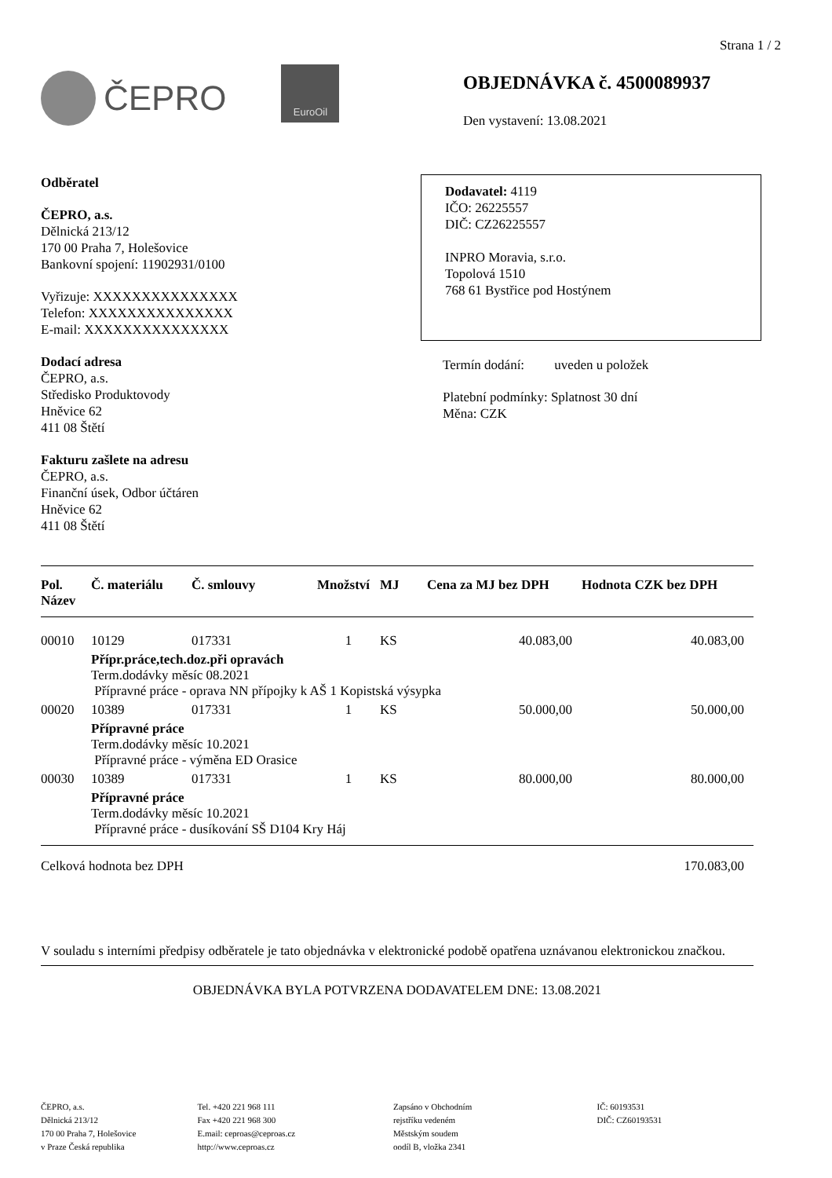Strana 1 / 2
ČEPRO
EuroOil
OBJEDNÁVKA č. 4500089937
Den vystavení: 13.08.2021
Odběratel
ČEPRO, a.s.
Dělnická 213/12
170 00 Praha 7, Holešovice
Bankovní spojení: 11902931/0100
Vyřizuje: XXXXXXXXXXXXXXX
Telefon: XXXXXXXXXXXXXXX
E-mail: XXXXXXXXXXXXXXX
Dodací adresa
ČEPRO, a.s.
Středisko Produktovody
Hněvice 62
411 08 Štětí
Fakturu zašlete na adresu
ČEPRO, a.s.
Finanční úsek, Odbor účtáren
Hněvice 62
411 08 Štětí
Dodavatel: 4119
IČO: 26225557
DIČ: CZ26225557
INPRO Moravia, s.r.o.
Topolová 1510
768 61 Bystřice pod Hostýnem
Termín dodání: uveden u položek
Platební podmínky: Splatnost 30 dní
Měna: CZK
| Pol. Název | Č. materiálu | Č. smlouvy | Množství | MJ | Cena za MJ bez DPH | Hodnota CZK bez DPH |
| --- | --- | --- | --- | --- | --- | --- |
| 00010 | 10129 | 017331 | 1 | KS | 40.083,00 | 40.083,00 |
| | Přípr.práce,tech.doz.při opravách Term.dodávky měsíc 08.2021 Přípravné práce - oprava NN přípojky k AŠ 1 Kopistská výsypka | | | | | |
| 00020 | 10389 | 017331 | 1 | KS | 50.000,00 | 50.000,00 |
| | Přípravné práce Term.dodávky měsíc 10.2021 Přípravné práce - výměna ED Orasice | | | | | |
| 00030 | 10389 | 017331 | 1 | KS | 80.000,00 | 80.000,00 |
| | Přípravné práce Term.dodávky měsíc 10.2021 Přípravné práce - dusíkování SŠ D104 Kry Háj | | | | | |
| Celková hodnota bez DPH | | | | | | 170.083,00 |
V souladu s interními předpisy odběratele je tato objednávka v elektronické podobě opatřena uznávanou elektronickou značkou.
OBJEDNÁVKA BYLA POTVRZENA DODAVATELEM DNE: 13.08.2021
ČEPRO, a.s.
Dělnická 213/12
170 00 Praha 7, Holešovice
v Praze Česká republika
Tel. +420 221 968 111
Fax +420 221 968 300
E.mail: ceproas@ceproas.cz
http://www.ceproas.cz
Zapsáno v Obchodním
rejstříku vedeném
Městským soudem
oodíl B, vložka 2341
IČ: 60193531
DIČ: CZ60193531